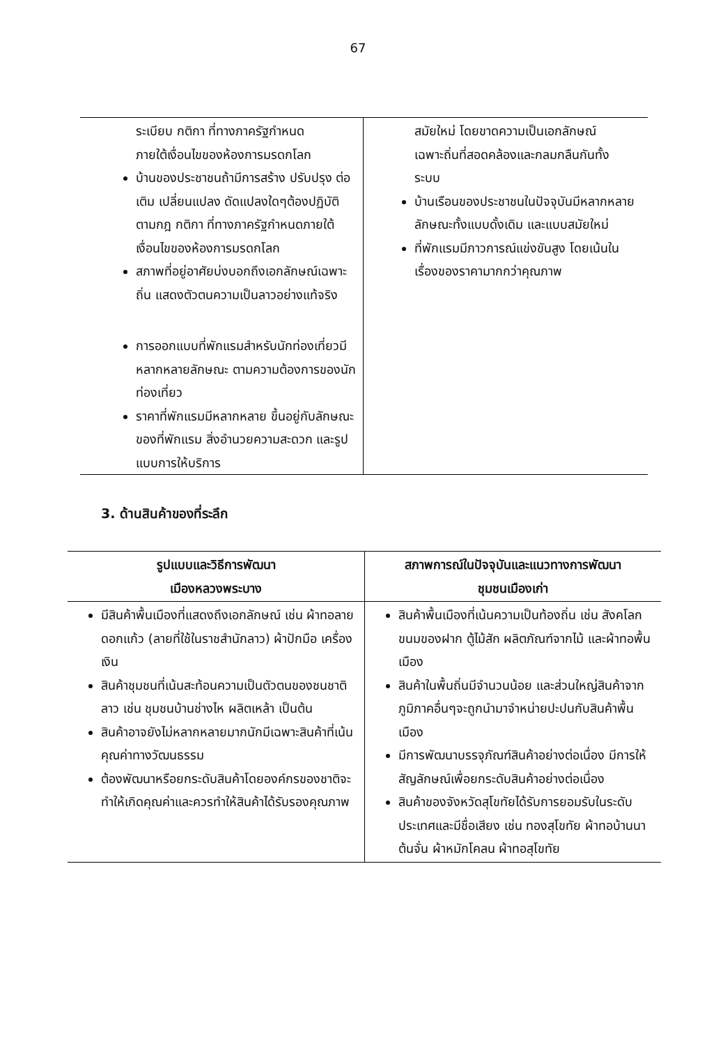67
| ระเบียบ กติกา ที่ทางภาครัฐกำหนด ภายใต้เงื่อนไขของห้องการมรดกโลก บ้านของประชาชนถ้ามีการสร้าง ปรับปรุง ต่อเติม เปลี่ยนแปลง ดัดแปลงใดๆต้องปฏิบัติตามกฎ กติกา ที่ทางภาครัฐกำหนดภายใต้เงื่อนไขของห้องการมรดกโลก สภาพที่อยู่อาศัยบ่งบอกถึงเอกลักษณ์เฉพาะถิ่น แสดงตัวตนความเป็นลาวอย่างแท้จริง การออกแบบที่พักแรมสำหรับนักท่องเที่ยวมีหลากหลายลักษณะ ตามความต้องการของนักท่องเที่ยว ราคาที่พักแรมมีหลากหลาย ขึ้นอยู่กับลักษณะของที่พักแรม สิ่งอำนวยความสะดวก และรูปแบบการให้บริการ | สมัยใหม่ โดยขาดความเป็นเอกลักษณ์ เฉพาะถิ่นที่สอดคล้องและกลมกลืนกันทั้ง ระบบ บ้านเรือนของประชาชนในปัจจุบันมีหลากหลายลักษณะทั้งแบบดั้งเดิม และแบบสมัยใหม่ ที่พักแรมมีภาวการณ์แข่งขันสูง โดยเน้นในเรื่องของราคามากกว่าคุณภาพ |
3. ด้านสินค้าของที่ระลึก
| รูปแบบและวิธีการพัฒนา เมืองหลวงพระบาง | สภาพการณ์ในปัจจุบันและแนวทางการพัฒนา ชุมชนเมืองเก่า |
| --- | --- |
| มีสินค้าพื้นเมืองที่แสดงถึงเอกลักษณ์ เช่น ผ้าทอลายดอกแก้ว (ลายที่ใช้ในราชสำนักลาว) ผ้าปักมือ เครื่องเงิน สินค้าชุมชนที่เน้นสะท้อนความเป็นตัวตนของชนชาติลาว เช่น ชุมชนบ้านช่างไห ผลิตเหล้า เป็นต้น สินค้าอาจยังไม่หลากหลายมากนักมีเฉพาะสินค้าที่เน้นคุณค่าทางวัฒนธรรม ต้องพัฒนาหรือยกระดับสินค้าโดยองค์กรของชาติจะทำให้เกิดคุณค่าและควรทำให้สินค้าได้รับรองคุณภาพ | สินค้าพื้นเมืองที่เน้นความเป็นท้องถิ่น เช่น สังคโลก ขนมของฝาก ตู้ไม้สัก ผลิตภัณฑ์จากไม้ และผ้าทอพื้นเมือง สินค้าในพื้นถิ่นมีจำนวนน้อย และส่วนใหญ่สินค้าจากภูมิภาคอื่นๆจะถูกนำมาจำหน่ายปะปนกับสินค้าพื้นเมือง มีการพัฒนาบรรจุภัณฑ์สินค้าอย่างต่อเนื่อง มีการให้สัญลักษณ์เพื่อยกระดับสินค้าอย่างต่อเนื่อง สินค้าของจังหวัดสุโขทัยได้รับการยอมรับในระดับประเทศและมีชื่อเสียง เช่น ทองสุโขทัย ผ้าทอบ้านนาต้นจั่น ผ้าหมักโคลน ผ้าทอสุโขทัย |